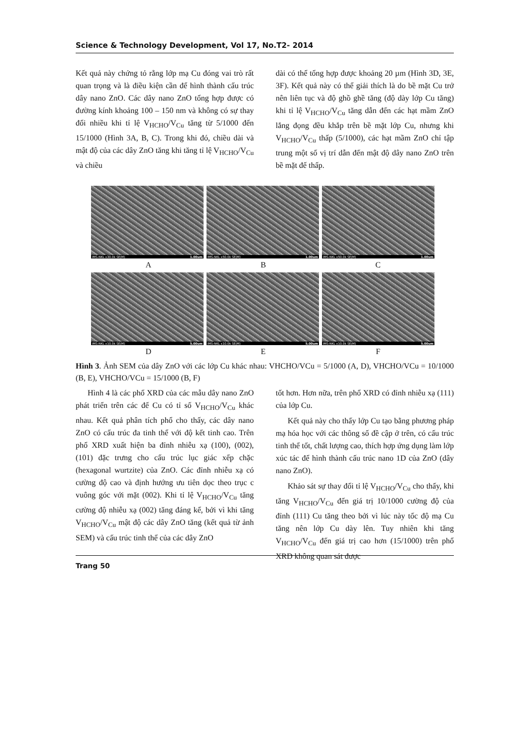Science & Technology Development, Vol 17, No.T2- 2014
Kết quả này chứng tỏ rằng lớp mạ Cu đóng vai trò rất quan trọng và là điều kiện cần để hình thành cấu trúc dây nano ZnO. Các dây nano ZnO tổng hợp được có đường kính khoảng 100 – 150 nm và không có sự thay đổi nhiều khi tỉ lệ V<sub>HCHO</sub>/V<sub>Cu</sub> tăng từ 5/1000 đến 15/1000 (Hình 3A, B, C). Trong khi đó, chiều dài và mật độ của các dây ZnO tăng khi tăng tỉ lệ V<sub>HCHO</sub>/V<sub>Cu</sub> và chiều
dài có thể tổng hợp được khoảng 20 µm (Hình 3D, 3E, 3F). Kết quả này có thể giải thích là do bề mặt Cu trở nên liên tục và độ ghồ ghề tăng (độ dày lớp Cu tăng) khi tỉ lệ V<sub>HCHO</sub>/V<sub>Cu</sub> tăng dẫn đến các hạt mầm ZnO lắng đọng đều khắp trên bề mặt lớp Cu, nhưng khi V<sub>HCHO</sub>/V<sub>Cu</sub> thấp (5/1000), các hạt mầm ZnO chỉ tập trung một số vị trí dẫn đến mật độ dây nano ZnO trên bề mặt đế thấp.
IMS-NKL x30.0k SE(M) 1.00um
IMS-NKL x50.0k SE(M) 1.00um
IMS-NKL x50.0k SE(M) 1.00um
A B C
IMS-NKL x10.0k SE(M) 5.00um
IMS-NKL x10.0k SE(M) 5.00um
IMS-NKL x10.0k SE(M) 5.00um
D E F
Hình 3. Ảnh SEM của dây ZnO với các lớp Cu khác nhau: VHCHO/VCu = 5/1000 (A, D), VHCHO/VCu = 10/1000 (B, E), VHCHO/VCu = 15/1000 (B, F)
Hình 4 là các phổ XRD của các mẫu dây nano ZnO phát triển trên các đế Cu có tỉ số V<sub>HCHO</sub>/V<sub>Cu</sub> khác nhau. Kết quả phân tích phổ cho thấy, các dây nano ZnO có cấu trúc đa tinh thể với độ kết tinh cao. Trên phổ XRD xuất hiện ba đỉnh nhiễu xạ (100), (002), (101) đặc trưng cho cấu trúc lục giác xếp chặc (hexagonal wurtzite) của ZnO. Các đỉnh nhiễu xạ có cường độ cao và định hướng ưu tiên dọc theo trục c vuông góc với mặt (002). Khi tỉ lệ V<sub>HCHO</sub>/V<sub>Cu</sub> tăng cường độ nhiễu xạ (002) tăng đáng kể, bởi vì khi tăng V<sub>HCHO</sub>/V<sub>Cu</sub> mật độ các dây ZnO tăng (kết quả từ ảnh SEM) và cấu trúc tinh thể của các dây ZnO
tốt hơn. Hơn nữa, trên phổ XRD có đỉnh nhiễu xạ (111) của lớp Cu.
Kết quả này cho thấy lớp Cu tạo bằng phương pháp mạ hóa học với các thông số đề cập ở trên, có cấu trúc tinh thể tốt, chất lượng cao, thích hợp ứng dụng làm lớp xúc tác để hình thành cấu trúc nano 1D của ZnO (dây nano ZnO).
Khảo sát sự thay đổi tỉ lệ V<sub>HCHO</sub>/V<sub>Cu</sub> cho thấy, khi tăng V<sub>HCHO</sub>/V<sub>Cu</sub> đến giá trị 10/1000 cường độ của đỉnh (111) Cu tăng theo bởi vì lúc này tốc độ mạ Cu tăng nên lớp Cu dày lên. Tuy nhiên khi tăng V<sub>HCHO</sub>/V<sub>Cu</sub> đến giá trị cao hơn (15/1000) trên phổ XRD không quan sát được
Trang 50